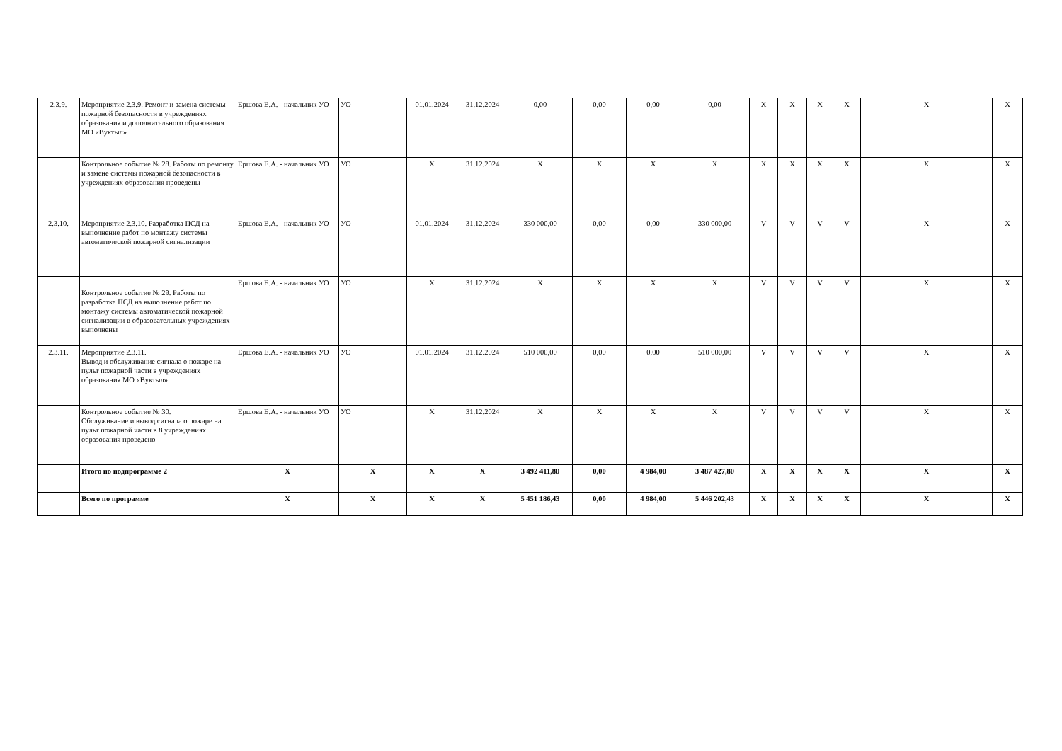| 2.3.9. | Мероприятие 2.3.9. Ремонт и замена системы пожарной безопасности в учреждениях образования и дополнительного образования МО «Вуктыл» | Ершова Е.А. - начальник УО | УО | 01.01.2024 | 31.12.2024 | 0,00 | 0,00 | 0,00 | 0,00 | X | X | X | X | X | X |
| | Контрольное событие № 28. Работы по ремонту и замене системы пожарной безопасности в учреждениях образования проведены | Ершова Е.А. - начальник УО | УО | X | 31.12.2024 | X | X | X | X | X | X | X | X | X | X |
| 2.3.10. | Мероприятие 2.3.10. Разработка ПСД на выполнение работ по монтажу системы автоматической пожарной сигнализации | Ершова Е.А. - начальник УО | УО | 01.01.2024 | 31.12.2024 | 330 000,00 | 0,00 | 0,00 | 330 000,00 | V | V | V | V | X | X |
| | Контрольное событие № 29. Работы по разработке ПСД на выполнение работ по монтажу системы автоматической пожарной сигнализации в образовательных учреждениях выполнены | Ершова Е.А. - начальник УО | УО | X | 31.12.2024 | X | X | X | X | V | V | V | V | X | X |
| 2.3.11. | Мероприятие 2.3.11. Вывод и обслуживание сигнала о пожаре на пульт пожарной части в учреждениях образования МО «Вуктыл» | Ершова Е.А. - начальник УО | УО | 01.01.2024 | 31.12.2024 | 510 000,00 | 0,00 | 0,00 | 510 000,00 | V | V | V | V | X | X |
| | Контрольное событие № 30. Обслуживание и вывод сигнала о пожаре на пульт пожарной части в 8 учреждениях образования проведено | Ершова Е.А. - начальник УО | УО | X | 31.12.2024 | X | X | X | X | V | V | V | V | X | X |
| | Итого по подпрограмме 2 | X | X | X | X | 3 492 411,80 | 0,00 | 4 984,00 | 3 487 427,80 | X | X | X | X | X | X |
| | Всего по программе | X | X | X | X | 5 451 186,43 | 0,00 | 4 984,00 | 5 446 202,43 | X | X | X | X | X | X |